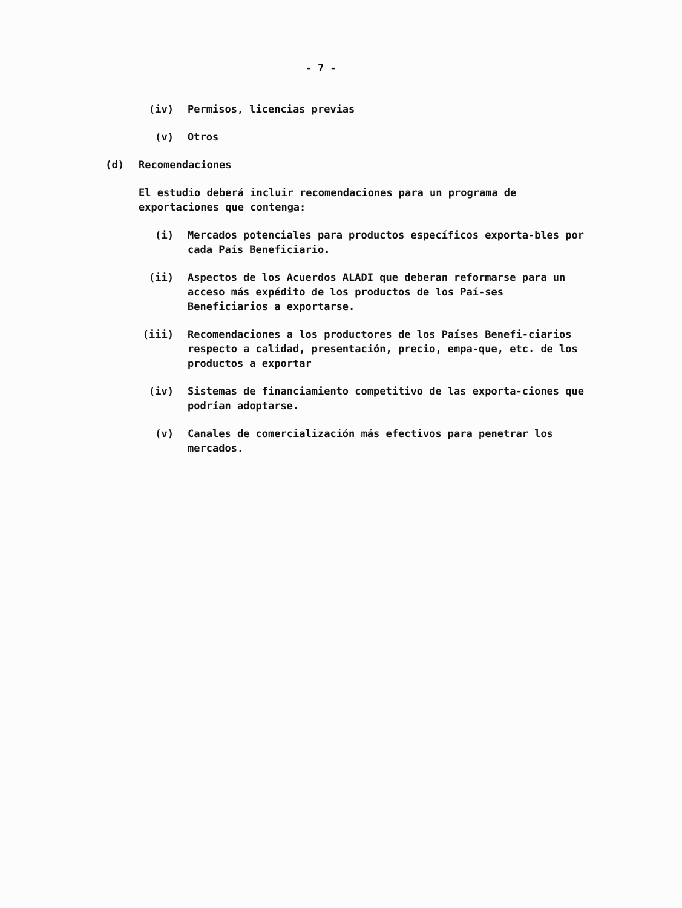- 7 -
(iv) Permisos, licencias previas
(v) Otros
(d) Recomendaciones
El estudio deberá incluir recomendaciones para un programa de exportaciones que contenga:
(i) Mercados potenciales para productos específicos exporta-bles por cada País Beneficiario.
(ii) Aspectos de los Acuerdos ALADI que deberan reformarse para un acceso más expédito de los productos de los Paí-ses Beneficiarios a exportarse.
(iii) Recomendaciones a los productores de los Países Benefi-ciarios respecto a calidad, presentación, precio, empa-que, etc. de los productos a exportar
(iv) Sistemas de financiamiento competitivo de las exporta-ciones que podrían adoptarse.
(v) Canales de comercialización más efectivos para penetrar los mercados.